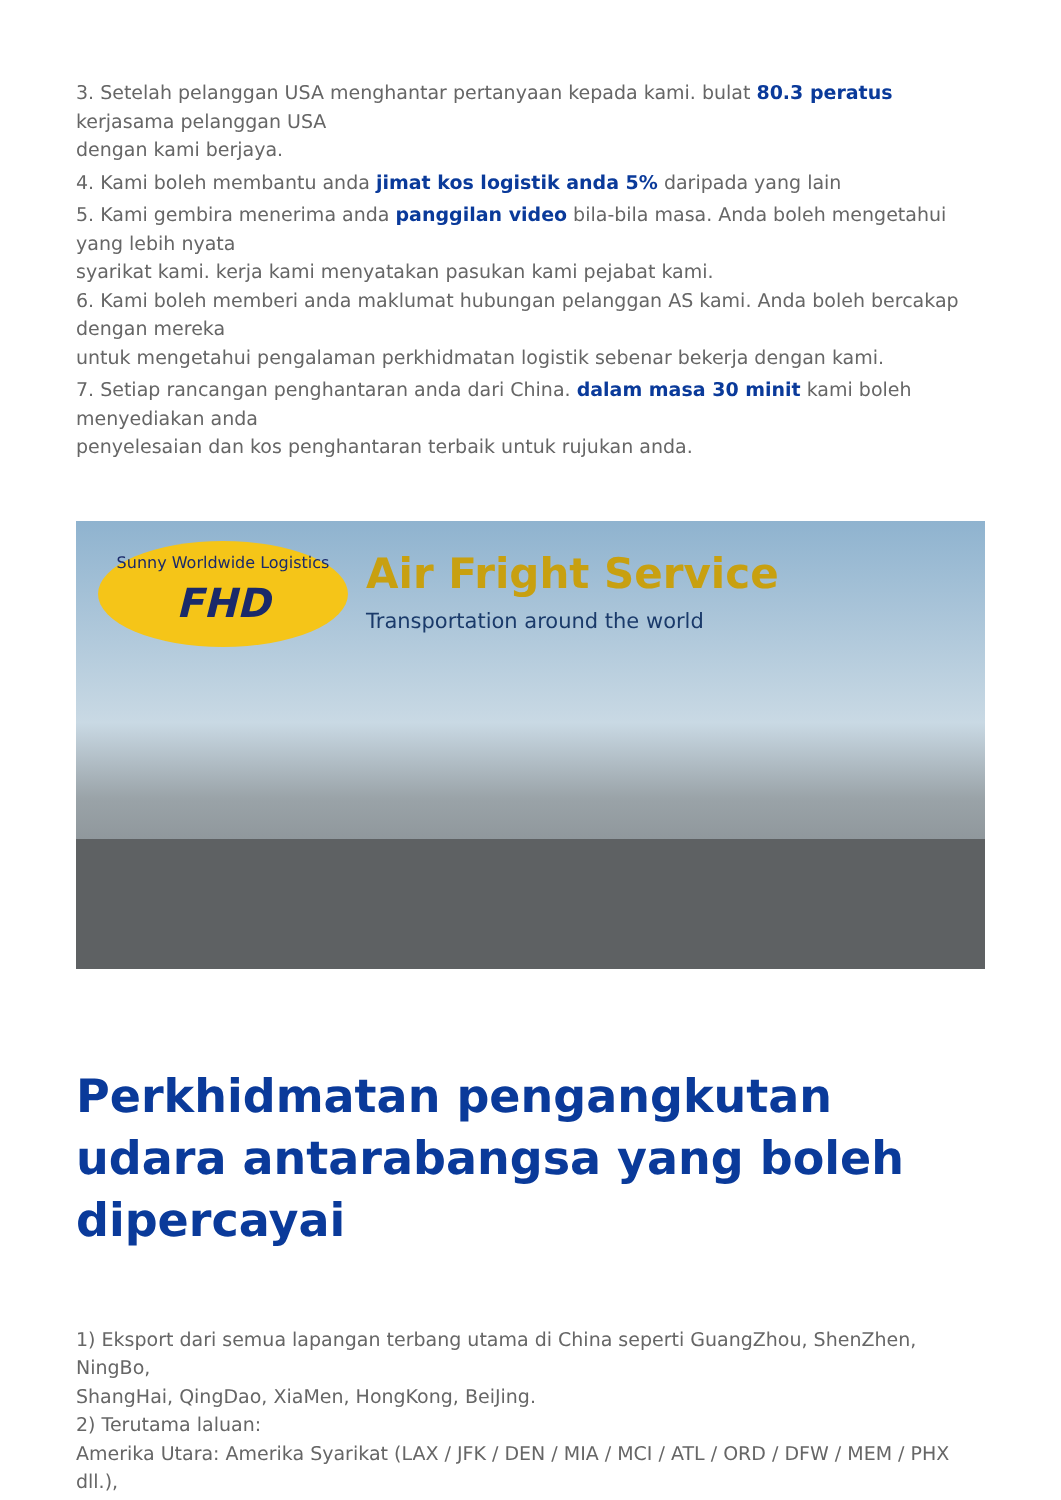3. Setelah pelanggan USA menghantar pertanyaan kepada kami. bulat 80.3 peratus
kerjasama pelanggan USA
dengan kami berjaya.
4. Kami boleh membantu anda jimat kos logistik anda 5% daripada yang lain
5. Kami gembira menerima anda panggilan video bila-bila masa. Anda boleh mengetahui yang lebih nyata
syarikat kami. kerja kami menyatakan pasukan kami pejabat kami.
6. Kami boleh memberi anda maklumat hubungan pelanggan AS kami. Anda boleh bercakap dengan mereka
untuk mengetahui pengalaman perkhidmatan logistik sebenar bekerja dengan kami.
7. Setiap rancangan penghantaran anda dari China. dalam masa 30 minit kami boleh menyediakan anda
penyelesaian dan kos penghantaran terbaik untuk rujukan anda.
Sunny Worldwide Logistics
FHD
Air Fright Service
Transportation around the world
Perkhidmatan pengangkutan udara antarabangsa yang boleh dipercayai
1) Eksport dari semua lapangan terbang utama di China seperti GuangZhou, ShenZhen, NingBo,
ShangHai, QingDao, XiaMen, HongKong, BeiJing.
2) Terutama laluan:
Amerika Utara: Amerika Syarikat (LAX / JFK / DEN / MIA / MCI / ATL / ORD / DFW / MEM / PHX dll.),